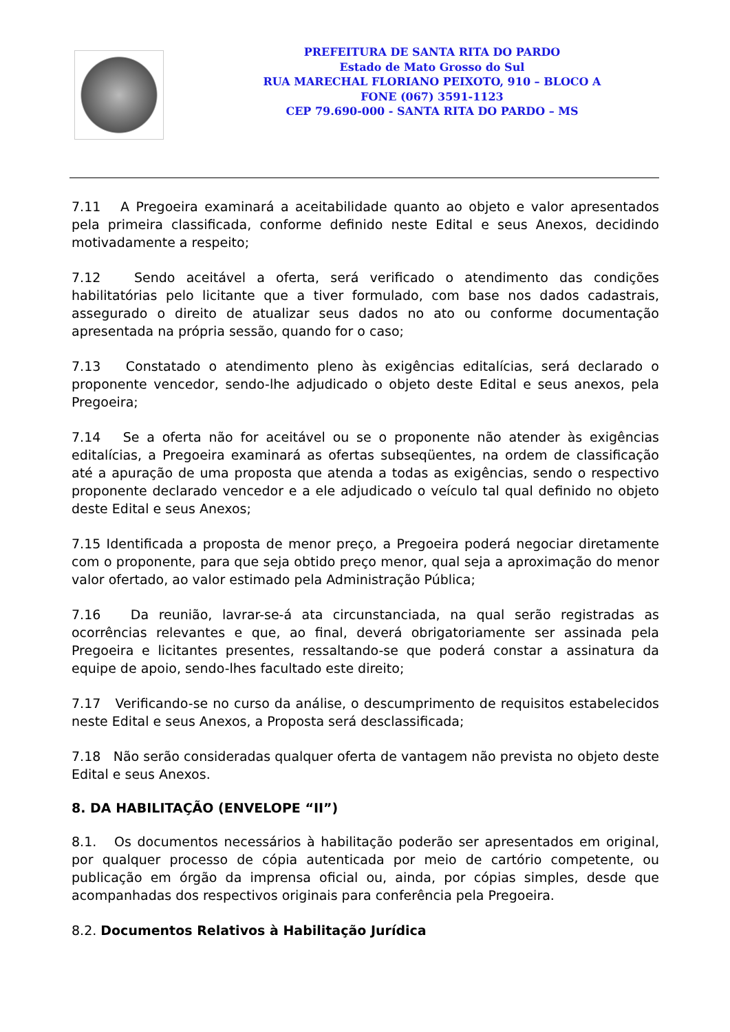PREFEITURA DE SANTA RITA DO PARDO
Estado de Mato Grosso do Sul
RUA MARECHAL FLORIANO PEIXOTO, 910 – BLOCO A
FONE (067) 3591-1123
CEP 79.690-000 - SANTA RITA DO PARDO – MS
7.11 A Pregoeira examinará a aceitabilidade quanto ao objeto e valor apresentados pela primeira classificada, conforme definido neste Edital e seus Anexos, decidindo motivadamente a respeito;
7.12 Sendo aceitável a oferta, será verificado o atendimento das condições habilitatórias pelo licitante que a tiver formulado, com base nos dados cadastrais, assegurado o direito de atualizar seus dados no ato ou conforme documentação apresentada na própria sessão, quando for o caso;
7.13 Constatado o atendimento pleno às exigências editalícias, será declarado o proponente vencedor, sendo-lhe adjudicado o objeto deste Edital e seus anexos, pela Pregoeira;
7.14 Se a oferta não for aceitável ou se o proponente não atender às exigências editalícias, a Pregoeira examinará as ofertas subseqüentes, na ordem de classificação até a apuração de uma proposta que atenda a todas as exigências, sendo o respectivo proponente declarado vencedor e a ele adjudicado o veículo tal qual definido no objeto deste Edital e seus Anexos;
7.15 Identificada a proposta de menor preço, a Pregoeira poderá negociar diretamente com o proponente, para que seja obtido preço menor, qual seja a aproximação do menor valor ofertado, ao valor estimado pela Administração Pública;
7.16 Da reunião, lavrar-se-á ata circunstanciada, na qual serão registradas as ocorrências relevantes e que, ao final, deverá obrigatoriamente ser assinada pela Pregoeira e licitantes presentes, ressaltando-se que poderá constar a assinatura da equipe de apoio, sendo-lhes facultado este direito;
7.17 Verificando-se no curso da análise, o descumprimento de requisitos estabelecidos neste Edital e seus Anexos, a Proposta será desclassificada;
7.18 Não serão consideradas qualquer oferta de vantagem não prevista no objeto deste Edital e seus Anexos.
8. DA HABILITAÇÃO (ENVELOPE “II”)
8.1. Os documentos necessários à habilitação poderão ser apresentados em original, por qualquer processo de cópia autenticada por meio de cartório competente, ou publicação em órgão da imprensa oficial ou, ainda, por cópias simples, desde que acompanhadas dos respectivos originais para conferência pela Pregoeira.
8.2. Documentos Relativos à Habilitação Jurídica